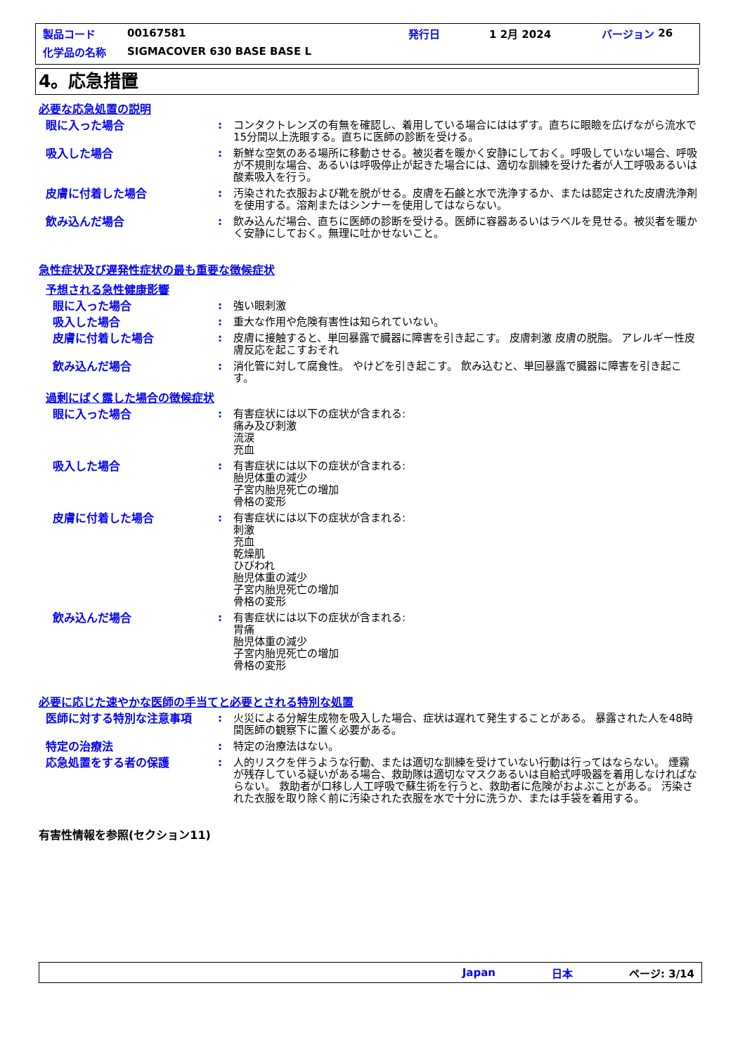製品コード 00167581 発行日 1 2月 2024 バージョン 26
化学品の名称 SIGMACOVER 630 BASE BASE L
4。応急措置
必要な応急処置の説明
眼に入った場合 : コンタクトレンズの有無を確認し、着用している場合にははずす。直ちに眼瞼を広げながら流水で15分間以上洗眼する。直ちに医師の診断を受ける。
吸入した場合 : 新鮮な空気のある場所に移動させる。被災者を暖かく安静にしておく。呼吸していない場合、呼吸が不規則な場合、あるいは呼吸停止が起きた場合には、適切な訓練を受けた者が人工呼吸あるいは酸素吸入を行う。
皮膚に付着した場合 : 汚染された衣服および靴を脱がせる。皮膚を石鹸と水で洗浄するか、または認定された皮膚洗浄剤を使用する。溶剤またはシンナーを使用してはならない。
飲み込んだ場合 : 飲み込んだ場合、直ちに医師の診断を受ける。医師に容器あるいはラベルを見せる。被災者を暖かく安静にしておく。無理に吐かせないこと。
急性症状及び遅発性症状の最も重要な徴候症状
予想される急性健康影響
眼に入った場合 : 強い眼刺激
吸入した場合 : 重大な作用や危険有害性は知られていない。
皮膚に付着した場合 : 皮膚に接触すると、単回暴露で臓器に障害を引き起こす。 皮膚刺激 皮膚の脱脂。 アレルギー性皮膚反応を起こすおそれ
飲み込んだ場合 : 消化管に対して腐食性。 やけどを引き起こす。 飲み込むと、単回暴露で臓器に障害を引き起こす。
過剰にばく露した場合の徴候症状
眼に入った場合 : 有害症状には以下の症状が含まれる:
痛み及び刺激
流涙
充血
吸入した場合 : 有害症状には以下の症状が含まれる:
胎児体重の減少
子宮内胎児死亡の増加
骨格の変形
皮膚に付着した場合 : 有害症状には以下の症状が含まれる:
刺激
充血
乾燥肌
ひびわれ
胎児体重の減少
子宮内胎児死亡の増加
骨格の変形
飲み込んだ場合 : 有害症状には以下の症状が含まれる:
胃痛
胎児体重の減少
子宮内胎児死亡の増加
骨格の変形
必要に応じた速やかな医師の手当てと必要とされる特別な処置
医師に対する特別な注意事項 : 火災による分解生成物を吸入した場合、症状は遅れて発生することがある。 暴露された人を48時間医師の観察下に置く必要がある。
特定の治療法 : 特定の治療法はない。
応急処置をする者の保護 : 人的リスクを伴うような行動、または適切な訓練を受けていない行動は行ってはならない。 煙霧が残存している疑いがある場合、救助隊は適切なマスクあるいは自給式呼吸器を着用しなければならない。 救助者が口移し人工呼吸で蘇生術を行うと、救助者に危険がおよぶことがある。 汚染された衣服を取り除く前に汚染された衣服を水で十分に洗うか、または手袋を着用する。
有害性情報を参照(セクション11)
Japan 日本 ページ: 3/14